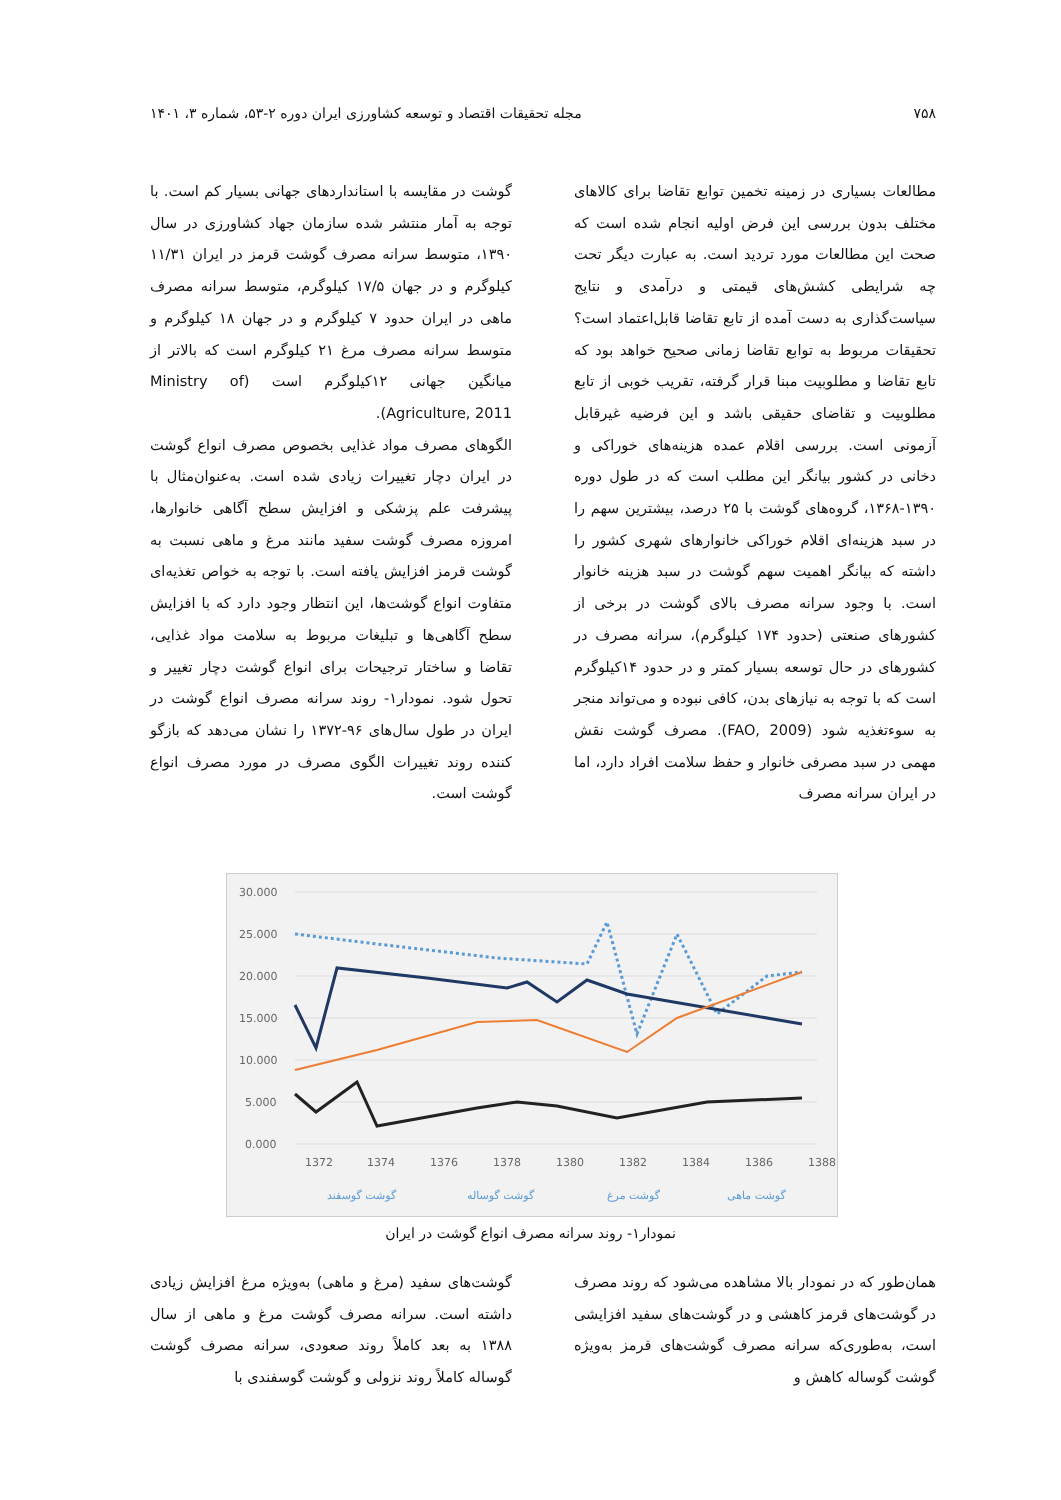۷۵۸ مجله تحقیقات اقتصاد و توسعه کشاورزی ایران دوره ۲-۵۳، شماره ۳، ۱۴۰۱
مطالعات بسیاری در زمینه تخمین توابع تقاضا برای کالاهای مختلف بدون بررسی این فرض اولیه انجام شده است که صحت این مطالعات مورد تردید است. به عبارت دیگر تحت چه شرایطی کشش‌های قیمتی و درآمدی و نتایج سیاست‌گذاری به دست آمده از تابع تقاضا قابل‌اعتماد است؟ تحقیقات مربوط به توابع تقاضا زمانی صحیح خواهد بود که تابع تقاضا و مطلوبیت مبنا قرار گرفته، تقریب خوبی از تابع مطلوبیت و تقاضای حقیقی باشد و این فرضیه غیرقابل آزمونی است. بررسی اقلام عمده هزینه‌های خوراکی و دخانی در کشور بیانگر این مطلب است که در طول دوره ۱۳۹۰-۱۳۶۸، گروه‌های گوشت با ۲۵ درصد، بیشترین سهم را در سبد هزینه‌ای اقلام خوراکی خانوارهای شهری کشور را داشته که بیانگر اهمیت سهم گوشت در سبد هزینه خانوار است. با وجود سرانه مصرف بالای گوشت در برخی از کشورهای صنعتی (حدود ۱۷۴ کیلوگرم)، سرانه مصرف در کشورهای در حال توسعه بسیار کمتر و در حدود ۱۴کیلوگرم است که با توجه به نیازهای بدن، کافی نبوده و می‌تواند منجر به سوءتغذیه شود (FAO, 2009). مصرف گوشت نقش مهمی در سبد مصرفی خانوار و حفظ سلامت افراد دارد، اما در ایران سرانه مصرف
گوشت در مقایسه با استانداردهای جهانی بسیار کم است. با توجه به آمار منتشر شده سازمان جهاد کشاورزی در سال ۱۳۹۰، متوسط سرانه مصرف گوشت قرمز در ایران ۱۱/۳۱ کیلوگرم و در جهان ۱۷/۵ کیلوگرم، متوسط سرانه مصرف ماهی در ایران حدود ۷ کیلوگرم و در جهان ۱۸ کیلوگرم و متوسط سرانه مصرف مرغ ۲۱ کیلوگرم است که بالاتر از میانگین جهانی ۱۲کیلوگرم است (Ministry of Agriculture, 2011).
الگوهای مصرف مواد غذایی بخصوص مصرف انواع گوشت در ایران دچار تغییرات زیادی شده است. به‌عنوان‌مثال با پیشرفت علم پزشکی و افزایش سطح آگاهی خانوارها، امروزه مصرف گوشت سفید مانند مرغ و ماهی نسبت به گوشت قرمز افزایش یافته است. با توجه به خواص تغذیه‌ای متفاوت انواع گوشت‌ها، این انتظار وجود دارد که با افزایش سطح آگاهی‌ها و تبلیغات مربوط به سلامت مواد غذایی، تقاضا و ساختار ترجیحات برای انواع گوشت دچار تغییر و تحول شود. نمودار۱- روند سرانه مصرف انواع گوشت در ایران در طول سال‌های ۹۶-۱۳۷۲ را نشان می‌دهد که بازگو کننده روند تغییرات الگوی مصرف در مورد مصرف انواع گوشت است.
30.000
25.000
20.000
15.000
10.000
5.000
0.000
1372
1374
1376
1378
1380
1382
1384
1386
1388
گوشت گوسفند
گوشت گوساله
گوشت مرغ
گوشت ماهی
نمودار۱- روند سرانه مصرف انواع گوشت در ایران
همان‌طور که در نمودار بالا مشاهده می‌شود که روند مصرف در گوشت‌های قرمز کاهشی و در گوشت‌های سفید افزایشی است، به‌طوری‌که سرانه مصرف گوشت‌های قرمز به‌ویژه گوشت گوساله کاهش و
گوشت‌های سفید (مرغ و ماهی) به‌ویژه مرغ افزایش زیادی داشته است. سرانه مصرف گوشت مرغ و ماهی از سال ۱۳۸۸ به بعد کاملاً روند صعودی، سرانه مصرف گوشت گوساله کاملاً روند نزولی و گوشت گوسفندی با